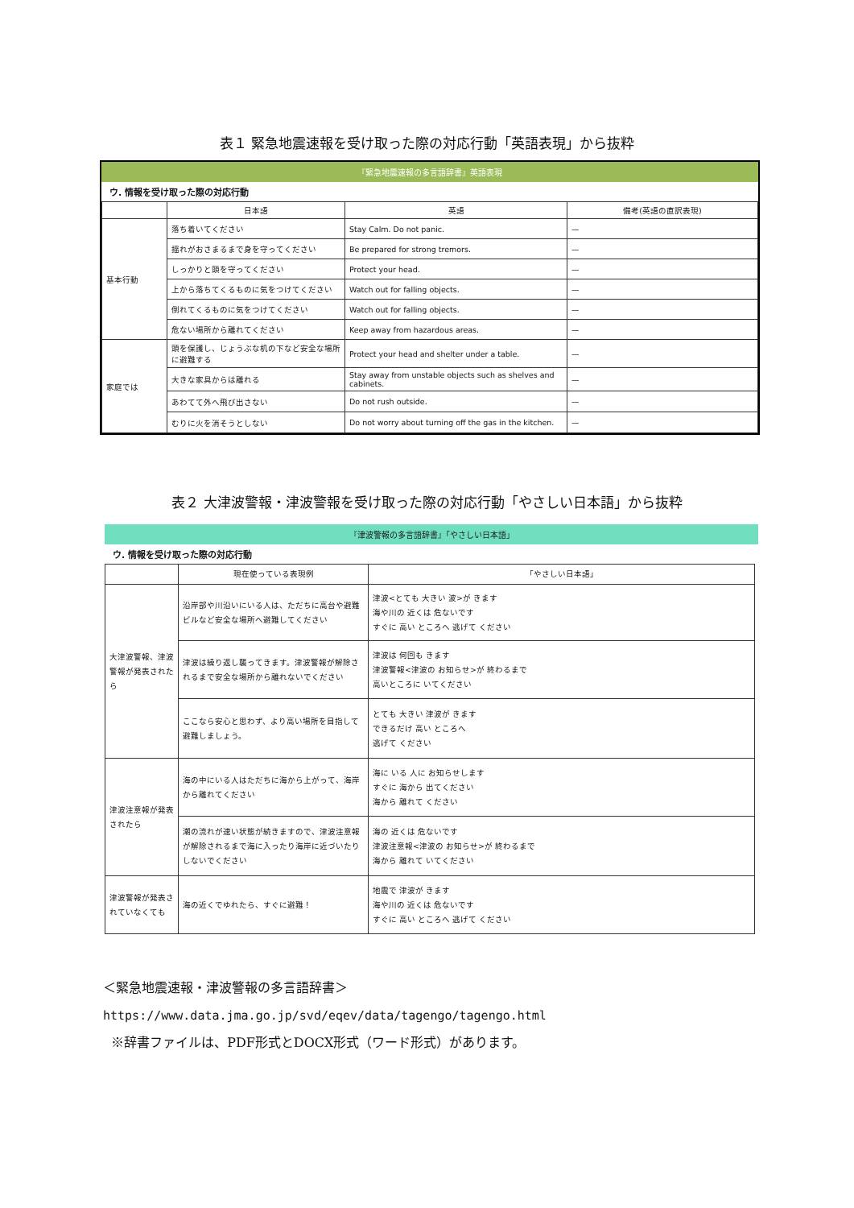表１ 緊急地震速報を受け取った際の対応行動「英語表現」から抜粋
『緊急地震速報の多言語辞書』英語表現
ウ. 情報を受け取った際の対応行動
| | 日本語 | 英語 | 備考(英語の直訳表現) |
| --- | --- | --- | --- |
| 基本行動 | 落ち着いてください | Stay Calm. Do not panic. | — |
| | 揺れがおさまるまで身を守ってください | Be prepared for strong tremors. | — |
| | しっかりと頭を守ってください | Protect your head. | — |
| | 上から落ちてくるものに気をつけてください | Watch out for falling objects. | — |
| | 倒れてくるものに気をつけてください | Watch out for falling objects. | — |
| | 危ない場所から離れてください | Keep away from hazardous areas. | — |
| 家庭では | 頭を保護し、じょうぶな机の下など安全な場所に避難する | Protect your head and shelter under a table. | — |
| | 大きな家具からは離れる | Stay away from unstable objects such as shelves and cabinets. | — |
| | あわてて外へ飛び出さない | Do not rush outside. | — |
| | むりに火を消そうとしない | Do not worry about turning off the gas in the kitchen. | — |
表２ 大津波警報・津波警報を受け取った際の対応行動「やさしい日本語」から抜粋
『津波警報の多言語辞書』「やさしい日本語」
ウ. 情報を受け取った際の対応行動
| | 現在使っている表現例 | 「やさしい日本語」 |
| --- | --- | --- |
| 大津波警報、津波警報が発表されたら | 沿岸部や川沿いにいる人は、ただちに高台や避難ビルなど安全な場所へ避難してください | 津波<とても 大きい 波>が きます 海や川の 近くは 危ないです すぐに 高い ところへ 逃げて ください |
| | 津波は繰り返し襲ってきます。津波警報が解除されるまで安全な場所から離れないでください | 津波は 何回も きます 津波警報<津波の お知らせ>が 終わるまで 高いところに いてください |
| | ここなら安心と思わず、より高い場所を目指して避難しましょう。 | とても 大きい 津波が きます できるだけ 高い ところへ 逃げて ください |
| 津波注意報が発表されたら | 海の中にいる人はただちに海から上がって、海岸から離れてください | 海に いる 人に お知らせします すぐに 海から 出てください 海から 離れて ください |
| | 潮の流れが速い状態が続きますので、津波注意報が解除されるまで海に入ったり海岸に近づいたりしないでください | 海の 近くは 危ないです 津波注意報<津波の お知らせ>が 終わるまで 海から 離れて いてください |
| 津波警報が発表されていなくても | 海の近くでゆれたら、すぐに避難！ | 地震で 津波が きます 海や川の 近くは 危ないです すぐに 高い ところへ 逃げて ください |
＜緊急地震速報・津波警報の多言語辞書＞
https://www.data.jma.go.jp/svd/eqev/data/tagengo/tagengo.html
※辞書ファイルは、PDF形式とDOCX形式（ワード形式）があります。